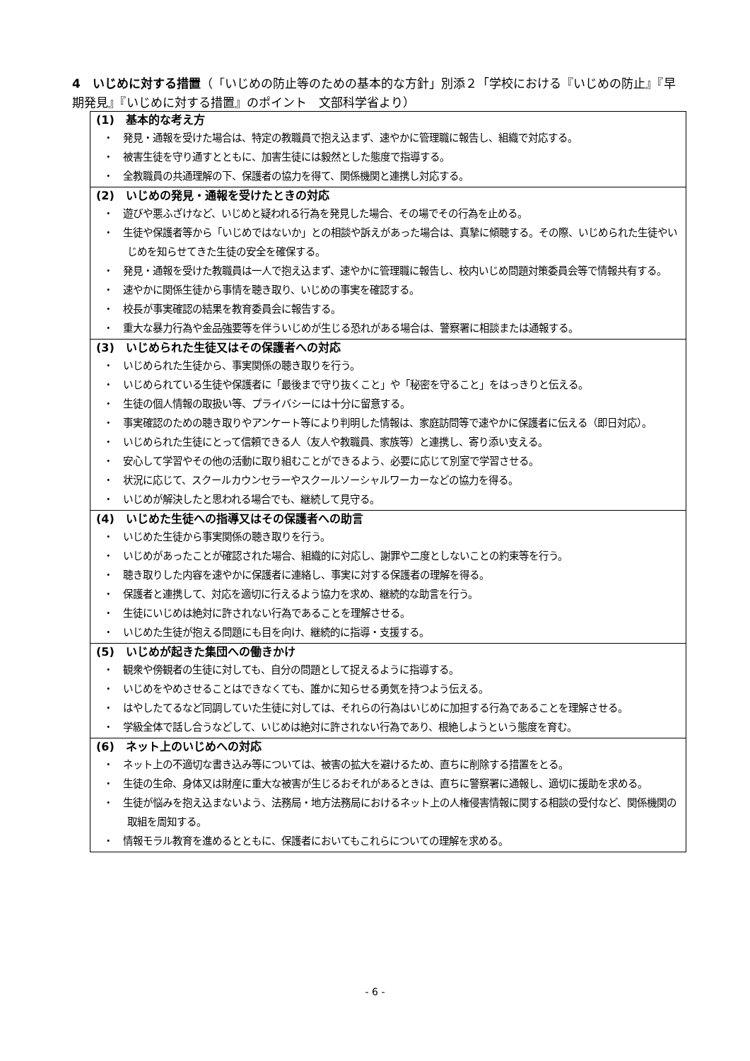4　いじめに対する措置（「いじめの防止等のための基本的な方針」別添２「学校における『いじめの防止』『早期発見』『いじめに対する措置』のポイント　文部科学省より）
(1)　基本的な考え方
・　発見・通報を受けた場合は、特定の教職員で抱え込まず、速やかに管理職に報告し、組織で対応する。
・　被害生徒を守り通すとともに、加害生徒には毅然とした態度で指導する。
・　全教職員の共通理解の下、保護者の協力を得て、関係機関と連携し対応する。
(2)　いじめの発見・通報を受けたときの対応
・　遊びや悪ふざけなど、いじめと疑われる行為を発見した場合、その場でその行為を止める。
・　生徒や保護者等から「いじめではないか」との相談や訴えがあった場合は、真摯に傾聴する。その際、いじめられた生徒やいじめを知らせてきた生徒の安全を確保する。
・　発見・通報を受けた教職員は一人で抱え込まず、速やかに管理職に報告し、校内いじめ問題対策委員会等で情報共有する。
・　速やかに関係生徒から事情を聴き取り、いじめの事実を確認する。
・　校長が事実確認の結果を教育委員会に報告する。
・　重大な暴力行為や金品強要等を伴ういじめが生じる恐れがある場合は、警察署に相談または通報する。
(3)　いじめられた生徒又はその保護者への対応
・　いじめられた生徒から、事実関係の聴き取りを行う。
・　いじめられている生徒や保護者に「最後まで守り抜くこと」や「秘密を守ること」をはっきりと伝える。
・　生徒の個人情報の取扱い等、プライバシーには十分に留意する。
・　事実確認のための聴き取りやアンケート等により判明した情報は、家庭訪問等で速やかに保護者に伝える（即日対応）。
・　いじめられた生徒にとって信頼できる人（友人や教職員、家族等）と連携し、寄り添い支える。
・　安心して学習やその他の活動に取り組むことができるよう、必要に応じて別室で学習させる。
・　状況に応じて、スクールカウンセラーやスクールソーシャルワーカーなどの協力を得る。
・　いじめが解決したと思われる場合でも、継続して見守る。
(4)　いじめた生徒への指導又はその保護者への助言
・　いじめた生徒から事実関係の聴き取りを行う。
・　いじめがあったことが確認された場合、組織的に対応し、謝罪や二度としないことの約束等を行う。
・　聴き取りした内容を速やかに保護者に連絡し、事実に対する保護者の理解を得る。
・　保護者と連携して、対応を適切に行えるよう協力を求め、継続的な助言を行う。
・　生徒にいじめは絶対に許されない行為であることを理解させる。
・　いじめた生徒が抱える問題にも目を向け、継続的に指導・支援する。
(5)　いじめが起きた集団への働きかけ
・　観衆や傍観者の生徒に対しても、自分の問題として捉えるように指導する。
・　いじめをやめさせることはできなくても、誰かに知らせる勇気を持つよう伝える。
・　はやしたてるなど同調していた生徒に対しては、それらの行為はいじめに加担する行為であることを理解させる。
・　学級全体で話し合うなどして、いじめは絶対に許されない行為であり、根絶しようという態度を育む。
(6)　ネット上のいじめへの対応
・　ネット上の不適切な書き込み等については、被害の拡大を避けるため、直ちに削除する措置をとる。
・　生徒の生命、身体又は財産に重大な被害が生じるおそれがあるときは、直ちに警察署に通報し、適切に援助を求める。
・　生徒が悩みを抱え込まないよう、法務局・地方法務局におけるネット上の人権侵害情報に関する相談の受付など、関係機関の取組を周知する。
・　情報モラル教育を進めるとともに、保護者においてもこれらについての理解を求める。
- 6 -